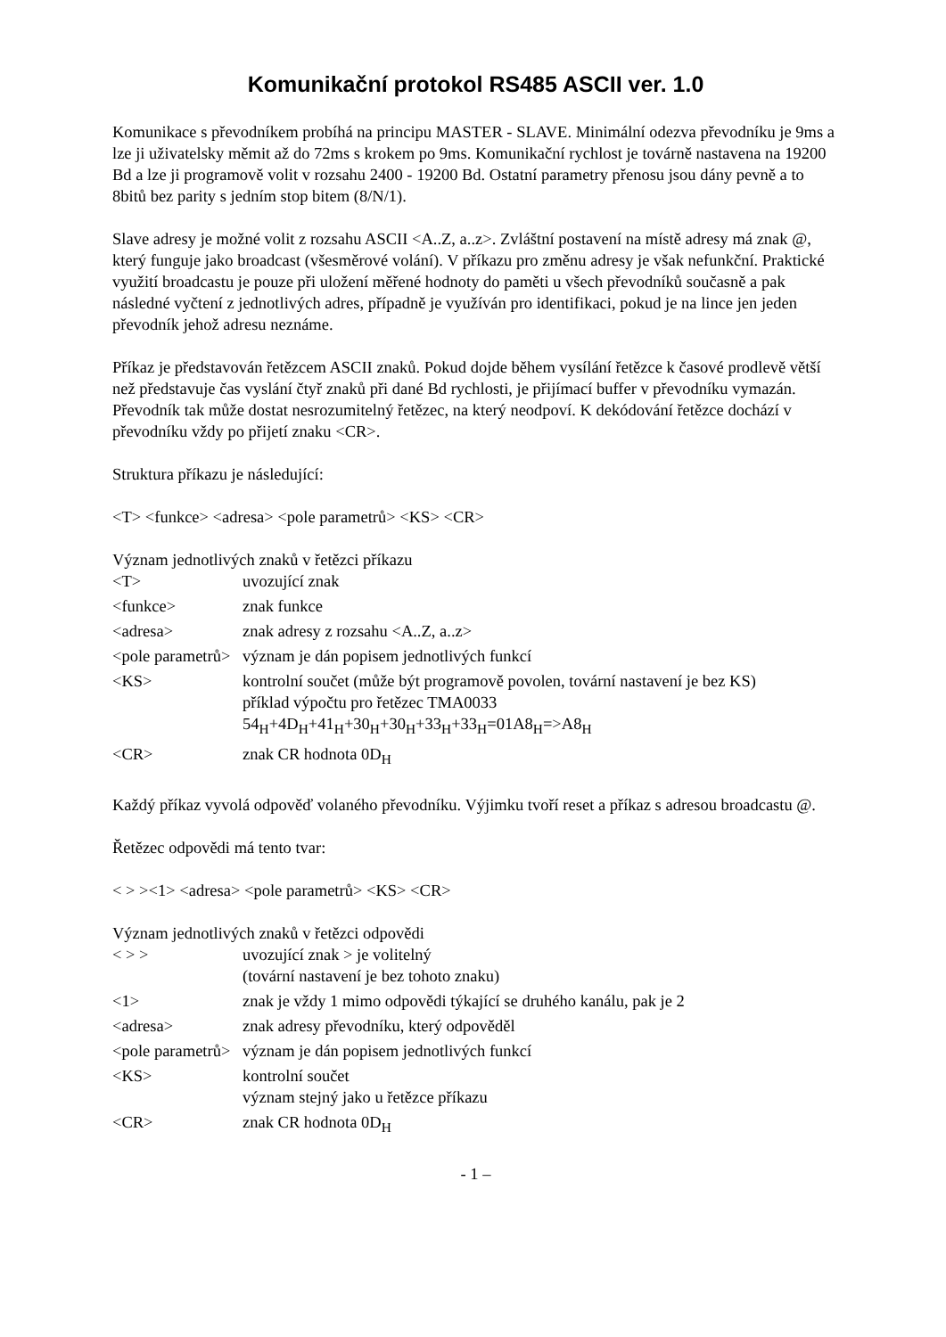Komunikační protokol RS485 ASCII ver. 1.0
Komunikace s převodníkem probíhá na principu MASTER - SLAVE. Minimální odezva převodníku je 9ms a lze ji uživatelsky měmit až do 72ms s krokem po 9ms. Komunikační rychlost je továrně nastavena na 19200 Bd a lze ji programově volit v rozsahu 2400 - 19200 Bd. Ostatní parametry přenosu jsou dány pevně a to 8bitů bez parity s jedním stop bitem (8/N/1).
Slave adresy je možné volit z rozsahu ASCII <A..Z, a..z>. Zvláštní postavení na místě adresy má znak @, který funguje jako broadcast (všesměrové volání). V příkazu pro změnu adresy je však nefunkční. Praktické využití broadcastu je pouze při uložení měřené hodnoty do paměti u všech převodníků současně a pak následné vyčtení z jednotlivých adres, případně je využíván pro identifikaci, pokud je na lince jen jeden převodník jehož adresu neznáme.
Příkaz je představován řetězcem ASCII znaků. Pokud dojde během vysílání řetězce k časové prodlevě větší než představuje čas vyslání čtyř znaků při dané Bd rychlosti, je přijímací buffer v převodníku vymazán. Převodník tak může dostat nesrozumitelný řetězec, na který neodpoví. K dekódování řetězce dochází v převodníku vždy po přijetí znaku <CR>.
Struktura příkazu je následující:
<T> <funkce> <adresa> <pole parametrů> <KS> <CR>
Význam jednotlivých znaků v řetězci příkazu
| <T> | uvozující znak |
| <funkce> | znak funkce |
| <adresa> | znak adresy z rozsahu <A..Z, a..z> |
| <pole parametrů> | význam je dán popisem jednotlivých funkcí |
| <KS> | kontrolní součet (může být programově povolen, tovární nastavení je bez KS) příklad výpočtu pro řetězec TMA0033 54<sub>H</sub>+4D<sub>H</sub>+41<sub>H</sub>+30<sub>H</sub>+30<sub>H</sub>+33<sub>H</sub>+33<sub>H</sub>=01A8<sub>H</sub>=>A8<sub>H</sub> |
| <CR> | znak CR hodnota 0D<sub>H</sub> |
Každý příkaz vyvolá odpověď volaného převodníku. Výjimku tvoří reset a příkaz s adresou broadcastu @.
Řetězec odpovědi má tento tvar:
< > ><1> <adresa> <pole parametrů> <KS> <CR>
Význam jednotlivých znaků v řetězci odpovědi
| < > > | uvozující znak > je volitelný (tovární nastavení je bez tohoto znaku) |
| <1> | znak je vždy 1 mimo odpovědi týkající se druhého kanálu, pak je 2 |
| <adresa> | znak adresy převodníku, který odpověděl |
| <pole parametrů> | význam je dán popisem jednotlivých funkcí |
| <KS> | kontrolní součet význam stejný jako u řetězce příkazu |
| <CR> | znak CR hodnota 0D<sub>H</sub> |
- 1 –